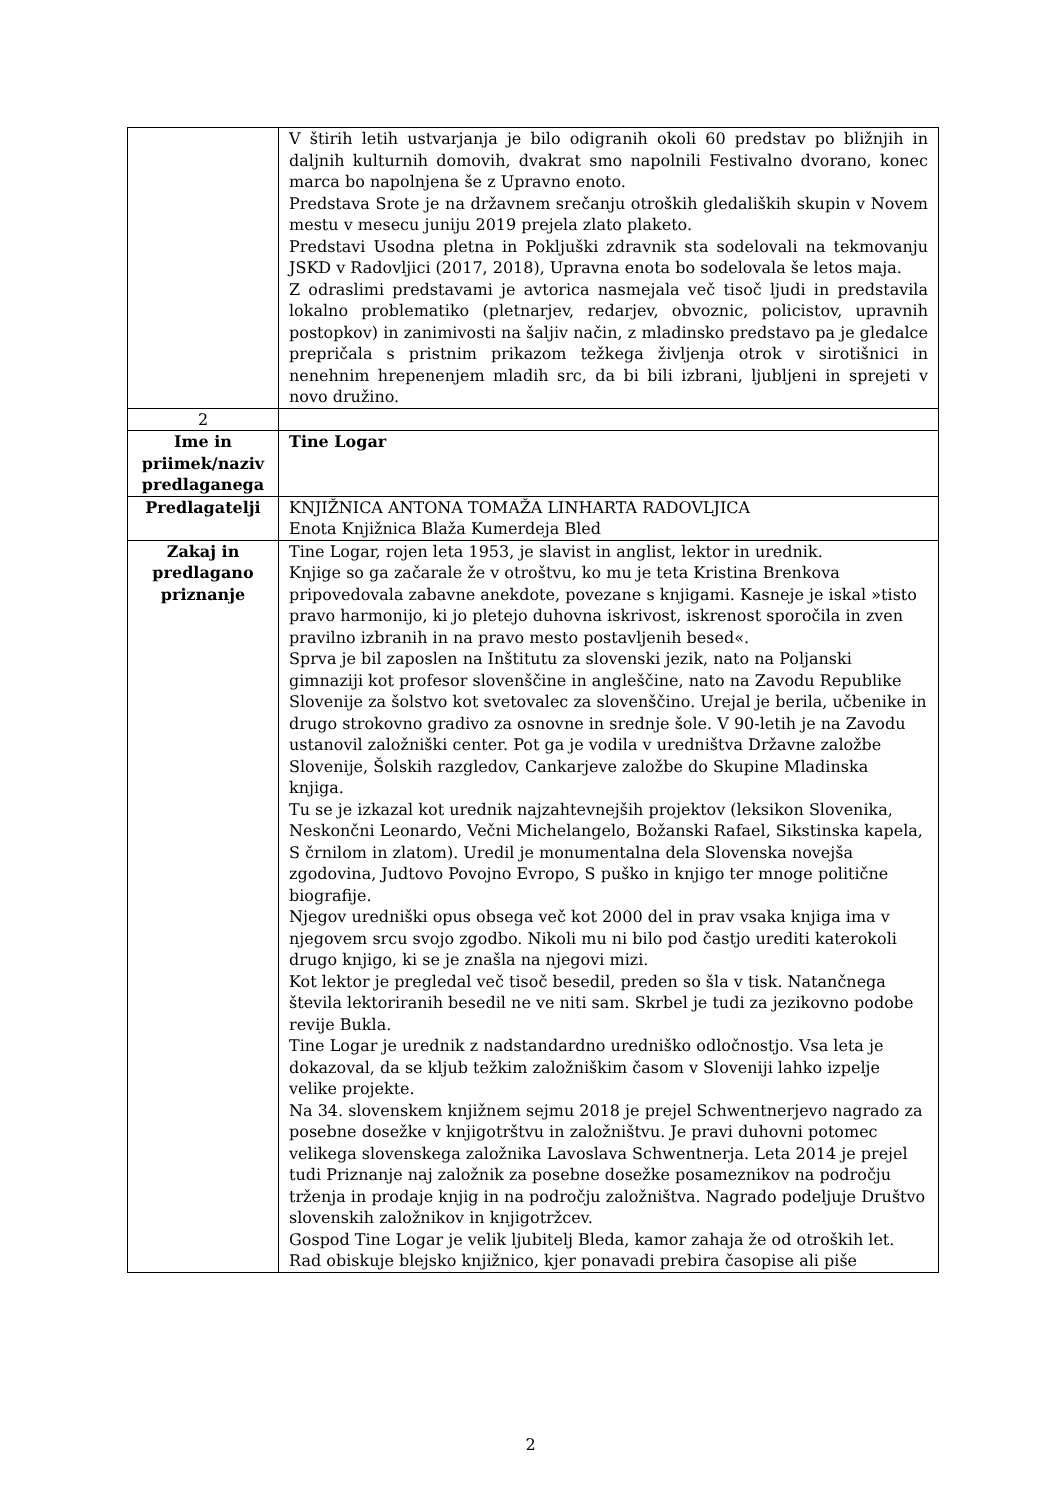| | V štirih letih ustvarjanja je bilo odigranih okoli 60 predstav po bližnjih in daljnih kulturnih domovih, dvakrat smo napolnili Festivalno dvorano, konec marca bo napolnjena še z Upravno enoto. Predstava Srote je na državnem srečanju otroških gledaliških skupin v Novem mestu v mesecu juniju 2019 prejela zlato plaketo. Predstavi Usodna pletna in Pokljuški zdravnik sta sodelovali na tekmovanju JSKD v Radovljici (2017, 2018), Upravna enota bo sodelovala še letos maja. Z odraslimi predstavami je avtorica nasmejala več tisoč ljudi in predstavila lokalno problematiko (pletnarjev, redarjev, obvoznic, policistov, upravnih postopkov) in zanimivosti na šaljiv način, z mladinsko predstavo pa je gledalce prepričala s pristnim prikazom težkega življenja otrok v sirotišnici in nenehnim hrepenenjem mladih src, da bi bili izbrani, ljubljeni in sprejeti v novo družino. |
| 2 | |
| Ime in priimek/naziv predlaganega | Tine Logar |
| Predlagatelji | KNJIŽNICA ANTONA TOMAŽA LINHARTA RADOVLJICA Enota Knjižnica Blaža Kumerdeja Bled |
| Zakaj in predlagano priznanje | Tine Logar, rojen leta 1953, je slavist in anglist, lektor in urednik. Knjige so ga začarale že v otroštvu, ko mu je teta Kristina Brenkova pripovedovala zabavne anekdote, povezane s knjigami. Kasneje je iskal »tisto pravo harmonijo, ki jo pletejo duhovna iskrivost, iskrenost sporočila in zven pravilno izbranih in na pravo mesto postavljenih besed«. Sprva je bil zaposlen na Inštitutu za slovenski jezik, nato na Poljanski gimnaziji kot profesor slovenščine in angleščine, nato na Zavodu Republike Slovenije za šolstvo kot svetovalec za slovenščino. Urejal je berila, učbenike in drugo strokovno gradivo za osnovne in srednje šole. V 90-letih je na Zavodu ustanovil založniški center. Pot ga je vodila v uredništva Državne založbe Slovenije, Šolskih razgledov, Cankarjeve založbe do Skupine Mladinska knjiga. Tu se je izkazal kot urednik najzahtevnejših projektov (leksikon Slovenika, Neskončni Leonardo, Večni Michelangelo, Božanski Rafael, Sikstinska kapela, S črnilom in zlatom). Uredil je monumentalna dela Slovenska novejša zgodovina, Judtovo Povojno Evropo, S puško in knjigo ter mnoge politične biografije. Njegov uredniški opus obsega več kot 2000 del in prav vsaka knjiga ima v njegovem srcu svojo zgodbo. Nikoli mu ni bilo pod častjo urediti katerokoli drugo knjigo, ki se je znašla na njegovi mizi. Kot lektor je pregledal več tisoč besedil, preden so šla v tisk. Natančnega števila lektoriranih besedil ne ve niti sam. Skrbel je tudi za jezikovno podobe revije Bukla. Tine Logar je urednik z nadstandardno uredniško odločnostjo. Vsa leta je dokazoval, da se kljub težkim založniškim časom v Sloveniji lahko izpelje velike projekte. Na 34. slovenskem knjižnem sejmu 2018 je prejel Schwentnerjevo nagrado za posebne dosežke v knjigotrštvu in založništvu. Je pravi duhovni potomec velikega slovenskega založnika Lavoslava Schwentnerja. Leta 2014 je prejel tudi Priznanje naj založnik za posebne dosežke posameznikov na področju trženja in prodaje knjig in na področju založništva. Nagrado podeljuje Društvo slovenskih založnikov in knjigotržcev. Gospod Tine Logar je velik ljubitelj Bleda, kamor zahaja že od otroških let. Rad obiskuje blejsko knjižnico, kjer ponavadi prebira časopise ali piše |
2